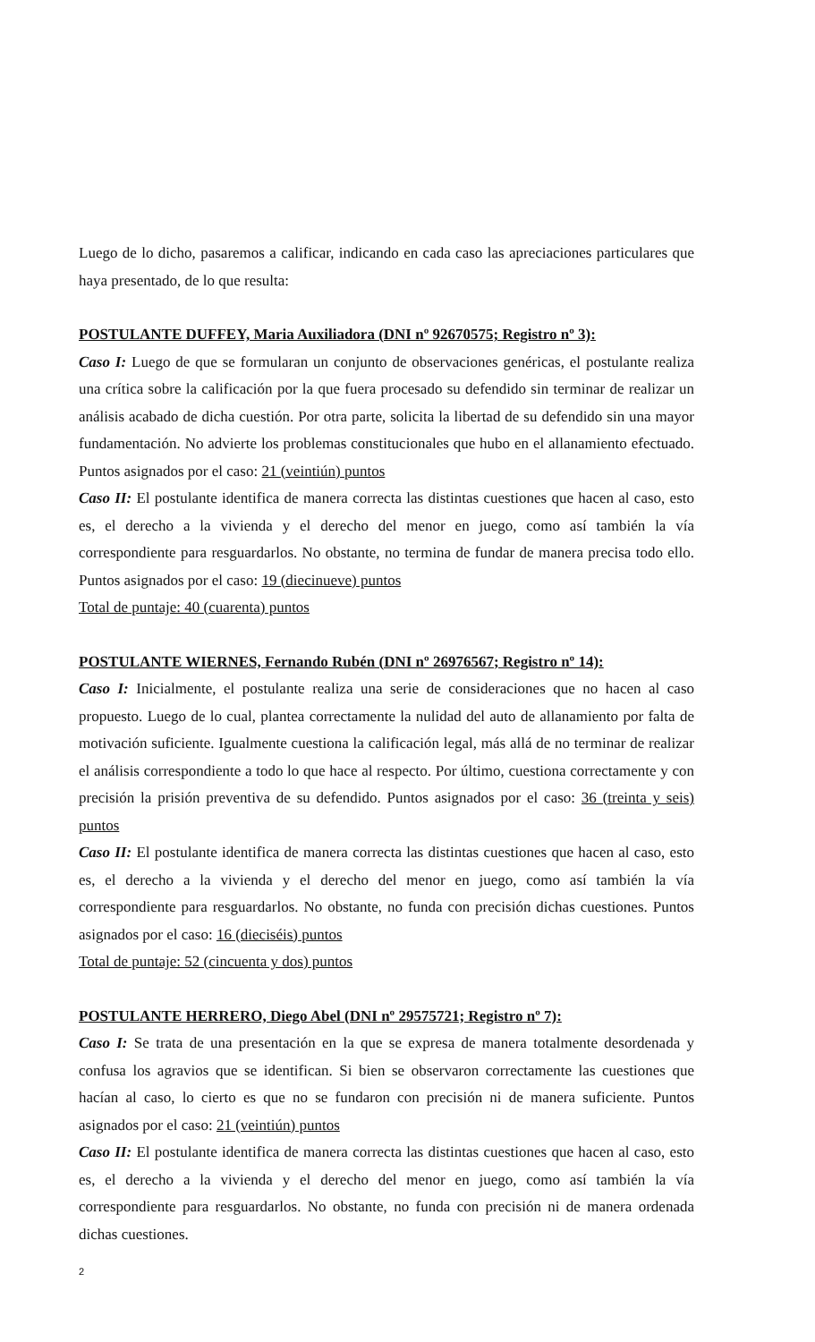Luego de lo dicho, pasaremos a calificar, indicando en cada caso las apreciaciones particulares que haya presentado, de lo que resulta:
POSTULANTE DUFFEY, Maria Auxiliadora (DNI nº 92670575; Registro nº 3):
Caso I: Luego de que se formularan un conjunto de observaciones genéricas, el postulante realiza una crítica sobre la calificación por la que fuera procesado su defendido sin terminar de realizar un análisis acabado de dicha cuestión. Por otra parte, solicita la libertad de su defendido sin una mayor fundamentación. No advierte los problemas constitucionales que hubo en el allanamiento efectuado. Puntos asignados por el caso: 21 (veintiún) puntos
Caso II: El postulante identifica de manera correcta las distintas cuestiones que hacen al caso, esto es, el derecho a la vivienda y el derecho del menor en juego, como así también la vía correspondiente para resguardarlos. No obstante, no termina de fundar de manera precisa todo ello. Puntos asignados por el caso: 19 (diecinueve) puntos
Total de puntaje: 40 (cuarenta) puntos
POSTULANTE WIERNES, Fernando Rubén (DNI nº 26976567; Registro nº 14):
Caso I: Inicialmente, el postulante realiza una serie de consideraciones que no hacen al caso propuesto. Luego de lo cual, plantea correctamente la nulidad del auto de allanamiento por falta de motivación suficiente. Igualmente cuestiona la calificación legal, más allá de no terminar de realizar el análisis correspondiente a todo lo que hace al respecto. Por último, cuestiona correctamente y con precisión la prisión preventiva de su defendido. Puntos asignados por el caso: 36 (treinta y seis) puntos
Caso II: El postulante identifica de manera correcta las distintas cuestiones que hacen al caso, esto es, el derecho a la vivienda y el derecho del menor en juego, como así también la vía correspondiente para resguardarlos. No obstante, no funda con precisión dichas cuestiones. Puntos asignados por el caso: 16 (dieciséis) puntos
Total de puntaje: 52 (cincuenta y dos) puntos
POSTULANTE HERRERO, Diego Abel (DNI nº 29575721; Registro nº 7):
Caso I: Se trata de una presentación en la que se expresa de manera totalmente desordenada y confusa los agravios que se identifican. Si bien se observaron correctamente las cuestiones que hacían al caso, lo cierto es que no se fundaron con precisión ni de manera suficiente. Puntos asignados por el caso: 21 (veintiún) puntos
Caso II: El postulante identifica de manera correcta las distintas cuestiones que hacen al caso, esto es, el derecho a la vivienda y el derecho del menor en juego, como así también la vía correspondiente para resguardarlos. No obstante, no funda con precisión ni de manera ordenada dichas cuestiones.
2